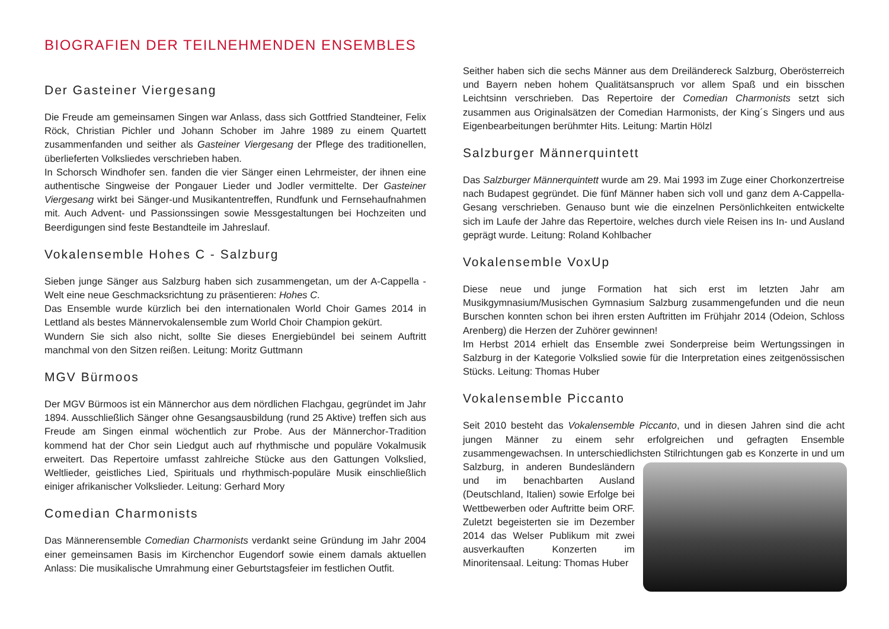BIOGRAFIEN DER TEILNEHMENDEN ENSEMBLES
Der Gasteiner Viergesang
Die Freude am gemeinsamen Singen war Anlass, dass sich Gottfried Standteiner, Felix Röck, Christian Pichler und Johann Schober im Jahre 1989 zu einem Quartett zusammenfanden und seither als Gasteiner Viergesang der Pflege des traditionellen, überlieferten Volksliedes verschrieben haben.
In Schorsch Windhofer sen. fanden die vier Sänger einen Lehrmeister, der ihnen eine authentische Singweise der Pongauer Lieder und Jodler vermittelte. Der Gasteiner Viergesang wirkt bei Sänger-und Musikantentreffen, Rundfunk und Fernsehaufnahmen mit. Auch Advent- und Passionssingen sowie Messgestaltungen bei Hochzeiten und Beerdigungen sind feste Bestandteile im Jahreslauf.
Vokalensemble Hohes C - Salzburg
Sieben junge Sänger aus Salzburg haben sich zusammengetan, um der A-Cappella - Welt eine neue Geschmacksrichtung zu präsentieren: Hohes C.
Das Ensemble wurde kürzlich bei den internationalen World Choir Games 2014 in Lettland als bestes Männervokalensemble zum World Choir Champion gekürt.
Wundern Sie sich also nicht, sollte Sie dieses Energiebündel bei seinem Auftritt manchmal von den Sitzen reißen. Leitung: Moritz Guttmann
MGV Bürmoos
Der MGV Bürmoos ist ein Männerchor aus dem nördlichen Flachgau, gegründet im Jahr 1894. Ausschließlich Sänger ohne Gesangsausbildung (rund 25 Aktive) treffen sich aus Freude am Singen einmal wöchentlich zur Probe. Aus der Männerchor-Tradition kommend hat der Chor sein Liedgut auch auf rhythmische und populäre Vokalmusik erweitert. Das Repertoire umfasst zahlreiche Stücke aus den Gattungen Volkslied, Weltlieder, geistliches Lied, Spirituals und rhythmisch-populäre Musik einschließlich einiger afrikanischer Volkslieder. Leitung: Gerhard Mory
Comedian Charmonists
Das Männerensemble Comedian Charmonists verdankt seine Gründung im Jahr 2004 einer gemeinsamen Basis im Kirchenchor Eugendorf sowie einem damals aktuellen Anlass: Die musikalische Umrahmung einer Geburtstagsfeier im festlichen Outfit.
Seither haben sich die sechs Männer aus dem Dreiländereck Salzburg, Oberösterreich und Bayern neben hohem Qualitätsanspruch vor allem Spaß und ein bisschen Leichtsinn verschrieben. Das Repertoire der Comedian Charmonists setzt sich zusammen aus Originalsätzen der Comedian Harmonists, der King´s Singers und aus Eigenbearbeitungen berühmter Hits. Leitung: Martin Hölzl
Salzburger Männerquintett
Das Salzburger Männerquintett wurde am 29. Mai 1993 im Zuge einer Chorkonzertreise nach Budapest gegründet. Die fünf Männer haben sich voll und ganz dem A-Cappella-Gesang verschrieben. Genauso bunt wie die einzelnen Persönlichkeiten entwickelte sich im Laufe der Jahre das Repertoire, welches durch viele Reisen ins In- und Ausland geprägt wurde. Leitung: Roland Kohlbacher
Vokalensemble VoxUp
Diese neue und junge Formation hat sich erst im letzten Jahr am Musikgymnasium/Musischen Gymnasium Salzburg zusammengefunden und die neun Burschen konnten schon bei ihren ersten Auftritten im Frühjahr 2014 (Odeion, Schloss Arenberg) die Herzen der Zuhörer gewinnen!
Im Herbst 2014 erhielt das Ensemble zwei Sonderpreise beim Wertungssingen in Salzburg in der Kategorie Volkslied sowie für die Interpretation eines zeitgenössischen Stücks. Leitung: Thomas Huber
Vokalensemble Piccanto
Seit 2010 besteht das Vokalensemble Piccanto, und in diesen Jahren sind die acht jungen Männer zu einem sehr erfolgreichen und gefragten Ensemble zusammengewachsen. In unterschiedlichsten Stilrichtungen gab es Konzerte in und um Salzburg, in anderen Bundesländern und im benachbarten Ausland (Deutschland, Italien) sowie Erfolge bei Wettbewerben oder Auftritte beim ORF. Zuletzt begeisterten sie im Dezember 2014 das Welser Publikum mit zwei ausverkauften Konzerten im Minoritensaal. Leitung: Thomas Huber